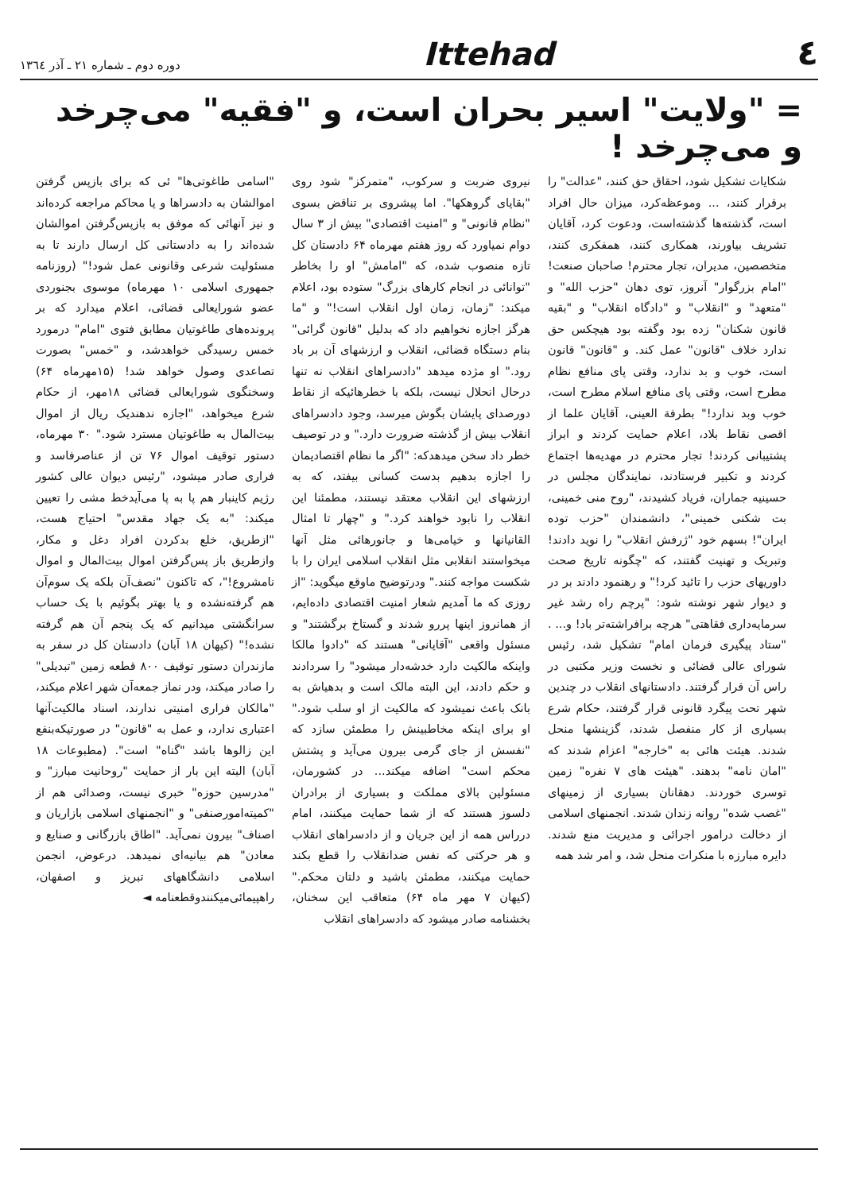٤
Ittehad
دوره دوم ـ شماره ۲۱ ـ آذر ۱۳٦٤
= "ولایت" اسیر بحران است، و "فقیه" می‌چرخد و می‌چرخد !
شکایات تشکیل شود، احقاق حق کنند، "عدالت" را برقرار کنند، ... وموعظه‌کرد، میزان حال افراد است، گذشته‌ها گذشته‌است، ودعوت کرد، آقایان تشریف بیاورند، همکاری کنند، همفکری کنند، متخصصین، مدیران، تجار محترم! صاحبان صنعت! "امام بزرگوار" آنروز، توی دهان "حزب الله" و "متعهد" و "انقلاب" و "دادگاه انقلاب" و "بقیه قانون شکنان" زده بود وگفته بود هیچکس حق ندارد خلاف "قانون" عمل کند. و "قانون" قانون است، خوب و بد ندارد، وقتی پای منافع نظام مطرح است، وقتی پای منافع اسلام مطرح است، خوب وبد ندارد!" بطرفة العینی، آقایان علما از اقصی نقاط بلاد، اعلام حمایت کردند و ابراز پشتیبانی کردند! تجار محترم در مهدیه‌ها اجتماع کردند و تکبیر فرستادند، نمایندگان مجلس در حسینیه جماران، فریاد کشیدند، "روح منی خمینی، بت شکنی خمینی"، دانشمندان "حزب توده ایران"! بسهم خود "ژرفش انقلاب" را نوید دادند! وتبریک و تهنیت گفتند، که "چگونه تاریخ صحت داوریهای حزب را تائید کرد!" و رهنمود دادند بر در و دیوار شهر نوشته شود: "پرچم راه رشد غیر سرمایه‌داری فقاهتی" هرچه برافراشته‌تر باد! و... . "ستاد پیگیری فرمان امام" تشکیل شد، رئیس شورای عالی قضائی و نخست وزیر مکتبی در راس آن قرار گرفتند. دادستانهای انقلاب در چندین شهر تحت پیگرد قانونی قرار گرفتند، حکام شرع بسیاری از کار منفصل شدند، گزینشها منحل شدند. هیئت هائی به "خارجه" اعزام شدند که "امان نامه" بدهند. "هیئت های ۷ نفره" زمین توسری خوردند. دهقانان بسیاری از زمینهای "غصب شده" روانه زندان شدند. انجمنهای اسلامی از دخالت درامور اجرائی و مدیریت منع شدند. دایره مبارزه با منکرات منحل شد، و امر شد همه
نیروی ضربت و سرکوب، "متمرکز" شود روی "بقایای گروهکها". اما پیشروی بر تناقض بسوی "نظام قانونی" و "امنیت اقتصادی" بیش از ۳ سال دوام نمیاورد که روز هفتم مهرماه ۶۴ دادستان کل تازه منصوب شده، که "امامش" او را بخاطر "توانائی در انجام کارهای بزرگ" ستوده بود، اعلام میکند: "زمان، زمان اول انقلاب است!" و "ما هرگز اجازه نخواهیم داد که بدلیل "قانون گرائی" بنام دستگاه قضائی، انقلاب و ارزشهای آن بر باد رود." او مژده میدهد "دادسراهای انقلاب نه تنها درحال انحلال نیست، بلکه با خطرهائیکه از نقاط دورصدای پایشان بگوش میرسد، وجود دادسراهای انقلاب بیش از گذشته ضرورت دارد." و در توصیف خطر داد سخن میدهدکه: "اگر ما نظام اقتصادیمان را اجازه بدهیم بدست کسانی بیفتد، که به ارزشهای این انقلاب معتقد نیستند، مطمئنا این انقلاب را نابود خواهند کرد." و "چهار تا امثال القانیانها و خیامی‌ها و جانورهائی مثل آنها میخواستند انقلابی مثل انقلاب اسلامی ایران را با شکست مواجه کنند." ودرتوضیح ماوقع میگوید: "از روزی که ما آمدیم شعار امنیت اقتصادی داده‌ایم، از همانروز اینها پررو شدند و گستاخ برگشتند" و مسئول واقعی "آقایانی" هستند که "دادوا مالکا واینکه مالکیت دارد خدشه‌دار میشود" را سردادند و حکم دادند، این البته مالک است و بدهیاش به بانک باعث نمیشود که مالکیت از او سلب شود." او برای اینکه مخاطبینش را مطمئن سازد که "نفسش از جای گرمی بیرون می‌آید و پشتش محکم است" اضافه میکند... در کشورمان، مسئولین بالای مملکت و بسیاری از برادران دلسوز هستند که از شما حمایت میکنند، امام درراس همه از این جریان و از دادسراهای انقلاب و هر حرکتی که نفس ضدانقلاب را قطع بکند حمایت میکنند، مطمئن باشید و دلتان محکم." (کیهان ۷ مهر ماه ۶۴) متعاقب این سخنان، بخشنامه صادر میشود که دادسراهای انقلاب
"اسامی طاغوتی‌ها" ئی که برای بازپس گرفتن اموالشان به دادسراها و یا محاکم مراجعه کرده‌اند و نیز آنهائی که موفق به بازپس‌گرفتن اموالشان شده‌اند را به دادستانی کل ارسال دارند تا به مسئولیت شرعی وقانونی عمل شود!" (روزنامه جمهوری اسلامی ۱۰ مهرماه) موسوی بجنوردی عضو شورایعالی قضائی، اعلام میدارد که بر پرونده‌های طاغوتیان مطابق فتوی "امام" درمورد خمس رسیدگی خواهدشد، و "خمس" بصورت تصاعدی وصول خواهد شد! (۱۵مهرماه ۶۴) وسخنگوی شورایعالی قضائی ۱۸مهر، از حکام شرع میخواهد، "اجازه ندهندیک ریال از اموال بیت‌المال به طاغوتیان مسترد شود." ۳۰ مهرماه، دستور توقیف اموال ۷۶ تن از عناصرفاسد و فراری صادر میشود، "رئیس دیوان عالی کشور رژیم کاینبار هم پا به پا می‌آیدخط مشی را تعیین میکند: "به یک جهاد مقدس" احتیاج هست، "ازطریق، خلع بدکردن افراد دغل و مکار، وازطریق باز پس‌گرفتن اموال بیت‌المال و اموال نامشروع!"، که تاکنون "نصف‌آن بلکه یک سوم‌آن هم گرفته‌نشده و یا بهتر بگوئیم با یک حساب سرانگشتی میدانیم که یک پنجم آن هم گرفته نشده!" (کیهان ۱۸ آبان) دادستان کل در سفر به مازندران دستور توقیف ۸۰۰ قطعه زمین "تبدیلی" را صادر میکند، ودر نماز جمعه‌آن شهر اعلام میکند، "مالکان فراری امنیتی ندارند، اسناد مالکیت‌آنها اعتباری ندارد، و عمل به "قانون" در صورتیکه‌بنفع این زالوها باشد "گناه" است". (مطبوعات ۱۸ آبان) البته این بار از حمایت "روحانیت مبارز" و "مدرسین حوزه" خبری نیست، وصدائی هم از "کمیته‌امورصنفی" و "انجمنهای اسلامی بازاریان و اصناف" بیرون نمی‌آید. "اطاق بازرگانی و صنایع و معادن" هم بیانیه‌ای نمیدهد. درعوض، انجمن اسلامی دانشگاههای تبریز و اصفهان، راهپیمائی‌میکنندوقطعنامه ◄